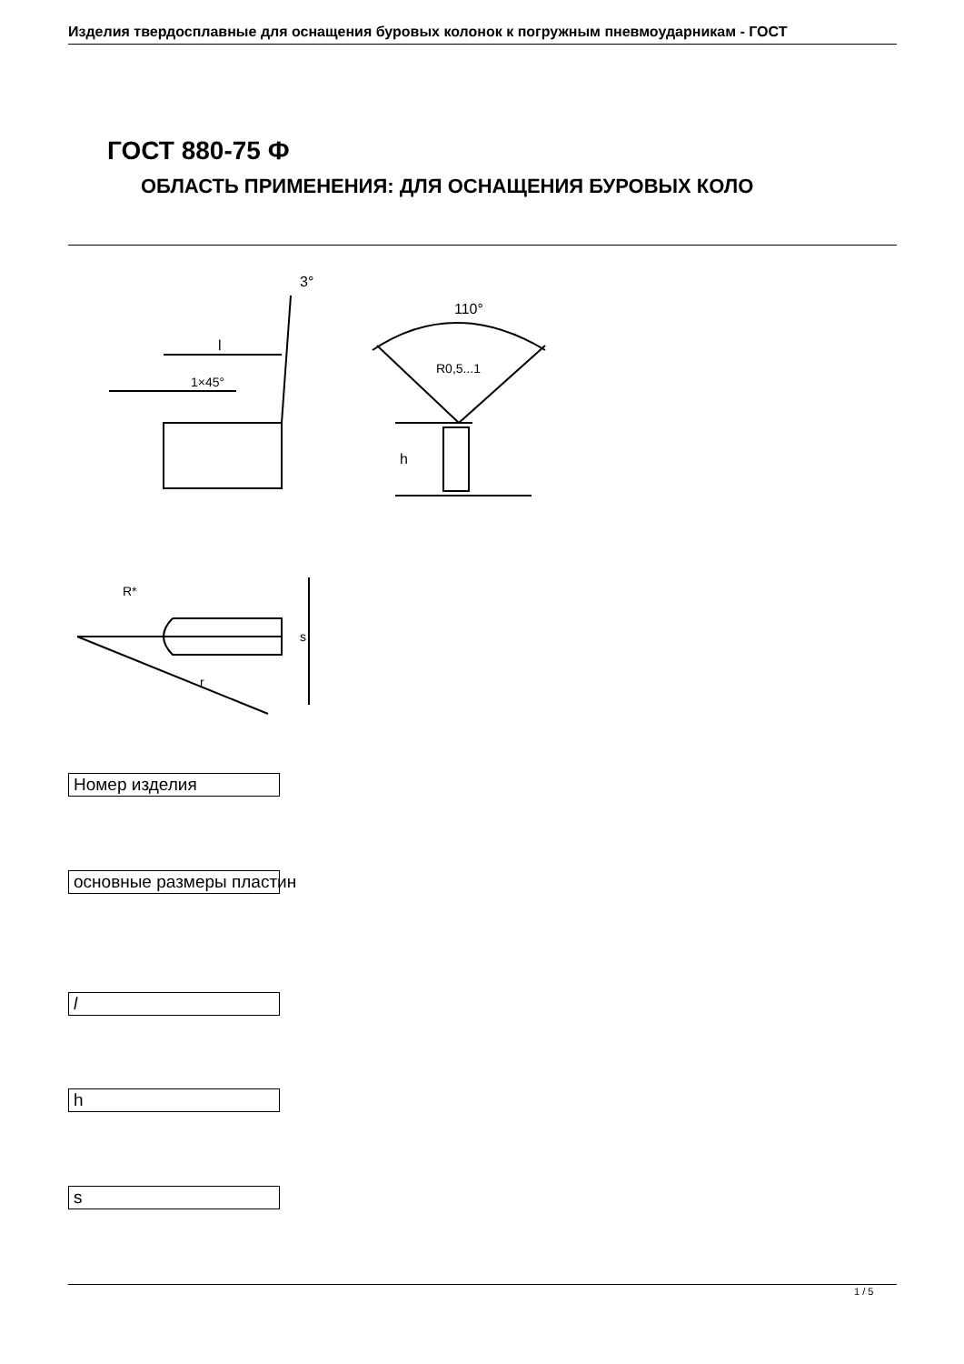Изделия твердосплавные для оснащения буровых колонок к погружным пневмоударникам - ГОСТ
ГОСТ 880-75 Ф
ОБЛАСТЬ ПРИМЕНЕНИЯ: ДЛЯ ОСНАЩЕНИЯ БУРОВЫХ КОЛО
3°
l
1×45°
110°
R0,5...1
h
R*
s
r
Номер изделия
основные размеры пластин
l
h
s
1 / 5